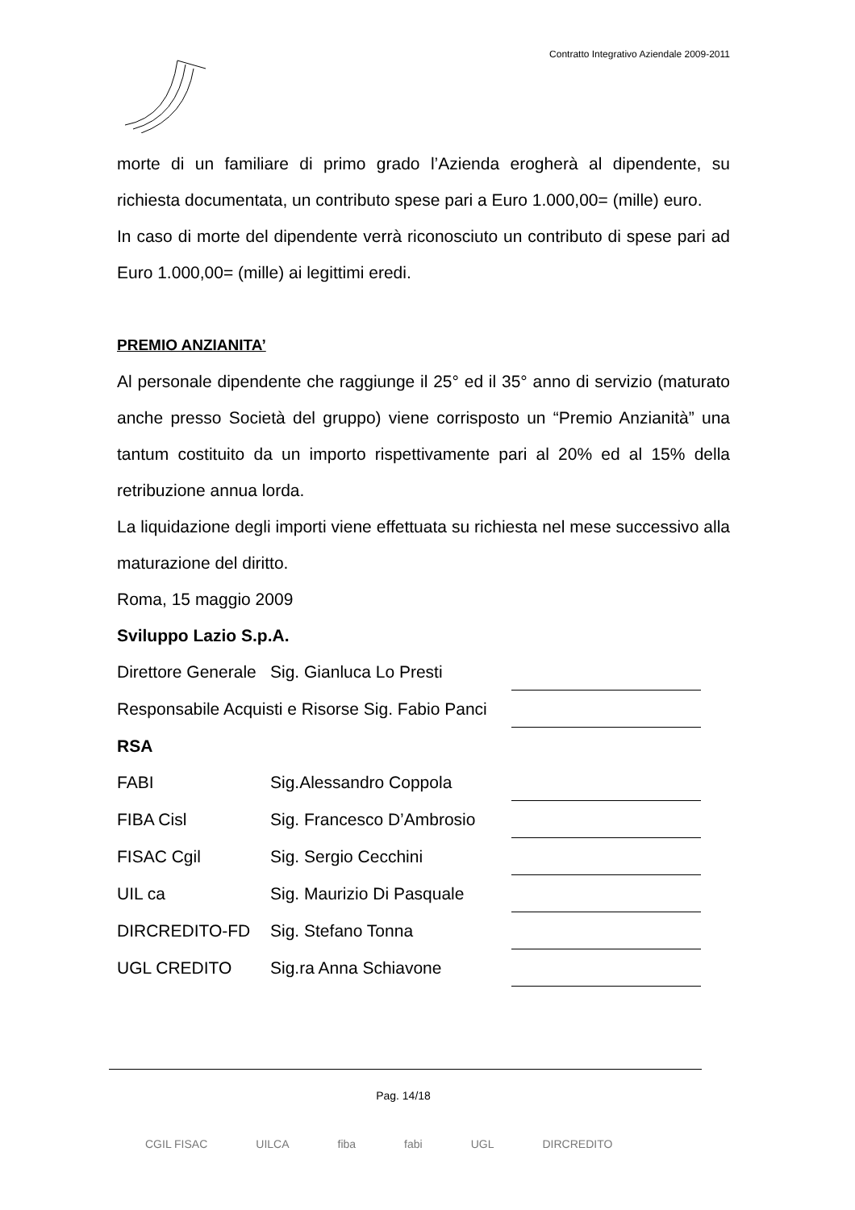Contratto Integrativo Aziendale 2009-2011
morte di un familiare di primo grado l’Azienda erogherà al dipendente, su richiesta documentata, un contributo spese pari a Euro 1.000,00= (mille) euro.
In caso di morte del dipendente verrà riconosciuto un contributo di spese pari ad Euro 1.000,00= (mille) ai legittimi eredi.
PREMIO ANZIANITA’
Al personale dipendente che raggiunge il 25° ed il 35° anno di servizio (maturato anche presso Società del gruppo) viene corrisposto un “Premio Anzianità” una tantum costituito da un importo rispettivamente pari al 20% ed al 15% della retribuzione annua lorda.
La liquidazione degli importi viene effettuata su richiesta nel mese successivo alla maturazione del diritto.
Roma, 15 maggio 2009
Sviluppo Lazio S.p.A.
| Direttore Generale | Sig. Gianluca Lo Presti | | |
| Responsabile Acquisti e Risorse Sig. Fabio Panci | | | |
| RSA | | | |
| FABI | Sig.Alessandro Coppola | | |
| FIBA Cisl | Sig. Francesco D’Ambrosio | | |
| FISAC Cgil | Sig. Sergio Cecchini | | |
| UIL ca | Sig. Maurizio Di Pasquale | | |
| DIRCREDITO-FD | Sig. Stefano Tonna | | |
| UGL CREDITO | Sig.ra Anna Schiavone | | |
Pag. 14/18
CGIL FISAC UILCA fiba fabi UGL DIRCREDITO